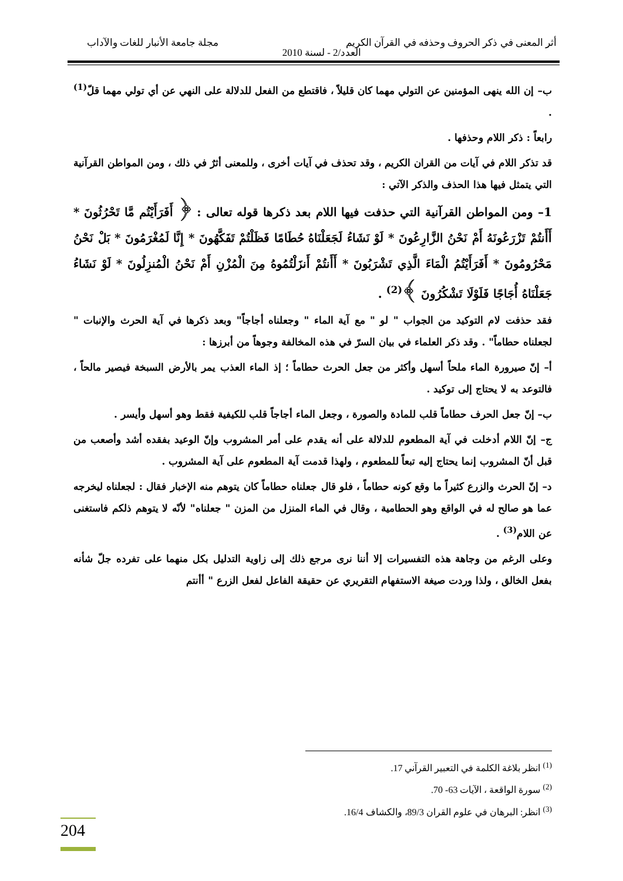أثر المعنى في ذكر الحروف وحذفه في القرآن الكريم مجلة جامعة الأنبار للغات والآداب
العدد/2 - لسنة 2010
ب– إن الله ينهى المؤمنين عن التولي مهما كان قليلاً ، فاقتطع من الفعل للدلالة على النهي عن أي تولي مهما قلّ<sup>(1)</sup> .
رابعاً : ذكر اللام وحذفها .
قد تذكر اللام في آيات من القران الكريم ، وقد تحذف في آيات أخرى ، وللمعنى أثرٌ في ذلك ، ومن المواطن القرآنية التي يتمثل فيها هذا الحذف والذكر الآتي :
1– ومن المواطن القرآنية التي حذفت فيها اللام بعد ذكرها قوله تعالى : ﴿ أَفَرَأَيْتُم مَّا تَحْرُثُونَ * أَأَنتُمْ تَزْرَعُونَهُ أَمْ نَحْنُ الزَّارِعُونَ * لَوْ نَشَاءُ لَجَعَلْنَاهُ حُطَامًا فَظَلْتُمْ تَفَكَّهُونَ * إِنَّا لَمُغْرَمُونَ * بَلْ نَحْنُ مَحْرُومُونَ * أَفَرَأَيْتُمُ الْمَاءَ الَّذِي تَشْرَبُونَ * أَأَنتُمْ أَنزَلْتُمُوهُ مِنَ الْمُزْنِ أَمْ نَحْنُ الْمُنزِلُونَ * لَوْ نَشَاءُ جَعَلْنَاهُ أُجَاجًا فَلَوْلَا تَشْكُرُونَ ﴾<sup>(2)</sup> .
فقد حذفت لام التوكيد من الجواب " لو " مع آية الماء " وجعلناه أجاجاً" وبعد ذكرها في آية الحرث والإنبات " لجعلناه حطاماً" . وقد ذكر العلماء في بيان السرّ في هذه المخالفة وجوهاً من أبرزها :
أ– إنّ صيرورة الماء ملحاً أسهل وأكثر من جعل الحرث حطاماً ؛ إذ الماء العذب يمر بالأرض السبخة فيصير مالحاً ، فالتوعد به لا يحتاج إلى توكيد .
ب– إنّ جعل الحرف حطاماً قلب للمادة والصورة ، وجعل الماء أجاجاً قلب للكيفية فقط وهو أسهل وأيسر .
ج– إنّ اللام أدخلت في آية المطعوم للدلالة على أنه يقدم على أمر المشروب وإنّ الوعيد بفقده أشد وأصعب من قبل أنّ المشروب إنما يحتاج إليه تبعاً للمطعوم ، ولهذا قدمت آية المطعوم على آية المشروب .
د– إنّ الحرث والزرع كثيراً ما وقع كونه حطاماً ، فلو قال جعلناه حطاماً كان يتوهم منه الإخبار فقال : لجعلناه ليخرجه عما هو صالح له في الواقع وهو الحطامية ، وقال في الماء المنزل من المزن " جعلناه" لأنّه لا يتوهم ذلكم فاستغنى عن اللام<sup>(3)</sup> .
وعلى الرغم من وجاهة هذه التفسيرات إلا أننا نرى مرجع ذلك إلى زاوية التدليل بكل منهما على تفرده جلّ شأنه بفعل الخالق ، ولذا وردت صيغة الاستفهام التقريري عن حقيقة الفاعل لفعل الزرع " أأنتم
<sup>(1)</sup> انظر بلاغة الكلمة في التعبير القرآني 17.
<sup>(2)</sup> سورة الواقعة ، الآيات 63- 70.
<sup>(3)</sup> انظر: البرهان في علوم القران 89/3، والكشاف 16/4.
204